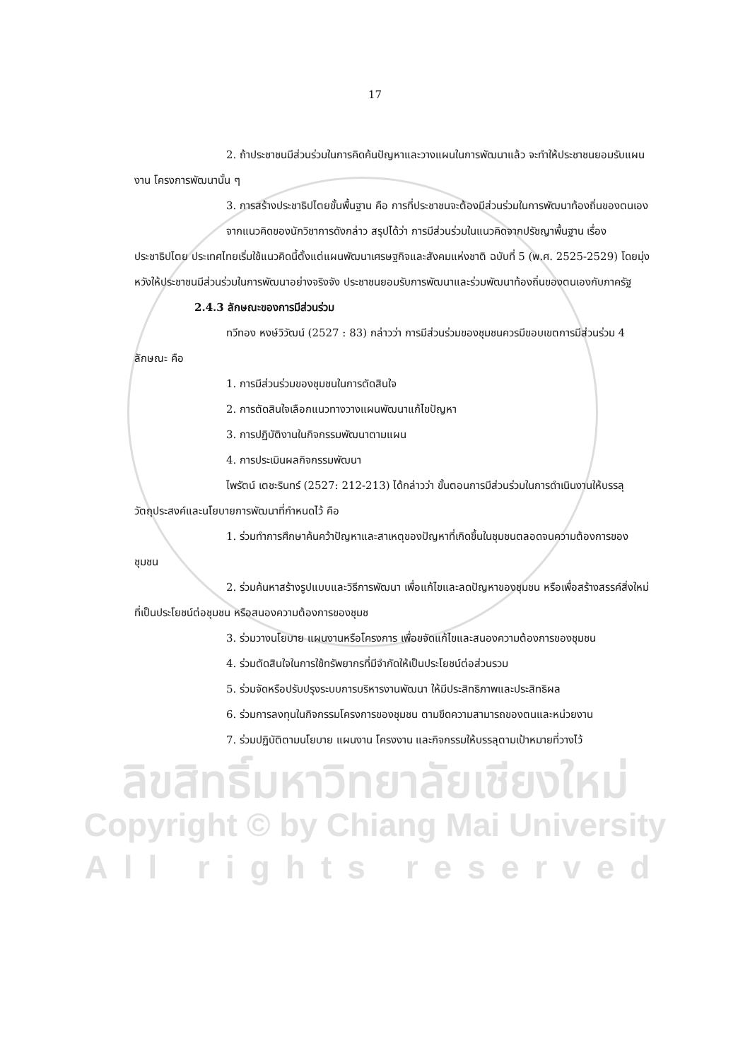ลิขสิทธิ์มหาวิทยาลัยเชียงใหม่
Copyright © by Chiang Mai University
All rights reserved
17
2. ถ้าประชาชนมีส่วนร่วมในการคิดค้นปัญหาและวางแผนในการพัฒนาแล้ว จะทำให้ประชาชนยอมรับแผนงาน โครงการพัฒนานั้น ๆ
3. การสร้างประชาธิปไตยขั้นพื้นฐาน คือ การที่ประชาชนจะต้องมีส่วนร่วมในการพัฒนาท้องถิ่นของตนเอง
จากแนวคิดของนักวิชาการดังกล่าว สรุปได้ว่า การมีส่วนร่วมในแนวคิดจากปรัชญาพื้นฐาน เรื่อง ประชาธิปไตย ประเทศไทยเริ่มใช้แนวคิดนี้ตั้งแต่แผนพัฒนาเศรษฐกิจและสังคมแห่งชาติ ฉบับที่ 5 (พ.ศ. 2525-2529) โดยมุ่งหวังให้ประชาชนมีส่วนร่วมในการพัฒนาอย่างจริงจัง ประชาชนยอมรับการพัฒนาและร่วมพัฒนาท้องถิ่นของตนเองกับภาครัฐ
2.4.3 ลักษณะของการมีส่วนร่วม
ทวีทอง หงษ์วิวัฒน์ (2527 : 83) กล่าวว่า การมีส่วนร่วมของชุมชนควรมีขอบเขตการมีส่วนร่วม 4 ลักษณะ คือ
1. การมีส่วนร่วมของชุมชนในการตัดสินใจ
2. การตัดสินใจเลือกแนวทางวางแผนพัฒนาแก้ไขปัญหา
3. การปฏิบัติงานในกิจกรรมพัฒนาตามแผน
4. การประเมินผลกิจกรรมพัฒนา
ไพรัตน์ เตชะรินทร์ (2527: 212-213) ได้กล่าวว่า ขั้นตอนการมีส่วนร่วมในการดำเนินงานให้บรรลุวัตถุประสงค์และนโยบายการพัฒนาที่กำหนดไว้ คือ
1. ร่วมทำการศึกษาค้นคว้าปัญหาและสาเหตุของปัญหาที่เกิดขึ้นในชุมชนตลอดจนความต้องการของชุมชน
2. ร่วมค้นหาสร้างรูปแบบและวิธีการพัฒนา เพื่อแก้ไขและลดปัญหาของชุมชน หรือเพื่อสร้างสรรค์สิ่งใหม่ที่เป็นประโยชน์ต่อชุมชน หรือสนองความต้องการของชุมช
3. ร่วมวางนโยบาย แผนงานหรือโครงการ เพื่อขจัดแก้ไขและสนองความต้องการของชุมชน
4. ร่วมตัดสินใจในการใช้ทรัพยากรที่มีจำกัดให้เป็นประโยชน์ต่อส่วนรวม
5. ร่วมจัดหรือปรับปรุงระบบการบริหารงานพัฒนา ให้มีประสิทธิภาพและประสิทธิผล
6. ร่วมการลงทุนในกิจกรรมโครงการของชุมชน ตามขีดความสามารถของตนและหน่วยงาน
7. ร่วมปฏิบัติตามนโยบาย แผนงาน โครงงาน และกิจกรรมให้บรรลุตามเป้าหมายที่วางไว้